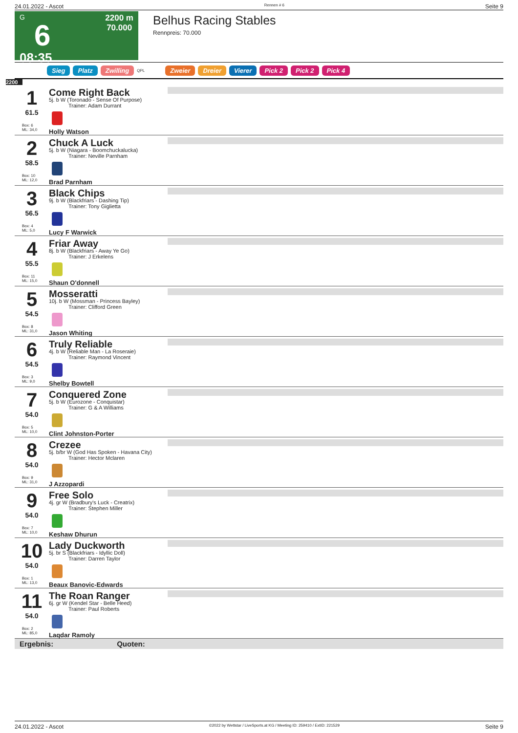24.01.2022 - Ascot Rennen # 6 Seite 9
G
6
08:35
2200 m
70.000
Belhus Racing Stables
Rennpreis: 70.000
Sieg Platz Zwilling QPL Zweier Dreier Vierer Pick 2 Pick 2 Pick 4
2200
1
61.5
Box: 6
ML: 34,0
Come Right Back
5j. b W (Toronado - Sense Of Purpose)
Trainer: Adam Durrant
Holly Watson
2
58.5
Box: 10
ML: 12,0
Chuck A Luck
5j. b W (Niagara - Boomchuckalucka)
Trainer: Neville Parnham
Brad Parnham
3
56.5
Box: 4
ML: 5,0
Black Chips
9j. b W (Blackfriars - Dashing Tip)
Trainer: Tony Giglietta
Lucy F Warwick
4
55.5
Box: 11
ML: 15,0
Friar Away
8j. b W (Blackfriars - Away Ye Go)
Trainer: J Erkelens
Shaun O'donnell
5
54.5
Box: 8
ML: 31,0
Mosseratti
10j. b W (Mossman - Princess Bayley)
Trainer: Clifford Green
Jason Whiting
6
54.5
Box: 3
ML: 9,0
Truly Reliable
4j. b W (Reliable Man - La Roseraie)
Trainer: Raymond Vincent
Shelby Bowtell
7
54.0
Box: 5
ML: 10,0
Conquered Zone
5j. b W (Eurozone - Conquistar)
Trainer: G & A Williams
Clint Johnston-Porter
8
54.0
Box: 9
ML: 31,0
Crezee
5j. b/br W (God Has Spoken - Havana City)
Trainer: Hector Mclaren
J Azzopardi
9
54.0
Box: 7
ML: 10,0
Free Solo
4j. gr W (Bradbury's Luck - Creatrix)
Trainer: Stephen Miller
Keshaw Dhurun
10
54.0
Box: 1
ML: 13,0
Lady Duckworth
5j. br S (Blackfriars - Idyllic Doll)
Trainer: Darren Taylor
Beaux Banovic-Edwards
11
54.0
Box: 2
ML: 85,0
The Roan Ranger
6j. gr W (Kendel Star - Belle Heed)
Trainer: Paul Roberts
Laqdar Ramoly
Ergebnis: Quoten:
24.01.2022 - Ascot ©2022 by Wettstar / LiveSports.at KG / Meeting ID: 259410 / ExtID: 221529 Seite 9